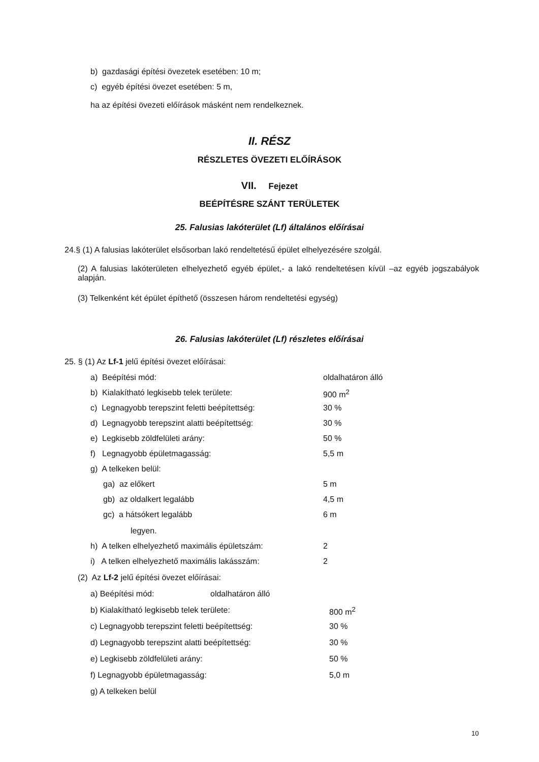b) gazdasági építési övezetek esetében: 10 m;
c) egyéb építési övezet esetében: 5 m,
ha az építési övezeti előírások másként nem rendelkeznek.
II. RÉSZ
RÉSZLETES ÖVEZETI ELŐÍRÁSOK
VII. Fejezet
BEÉPÍTÉSRE SZÁNT TERÜLETEK
25. Falusias lakóterület (Lf) általános előírásai
24.§ (1) A falusias lakóterület elsősorban lakó rendeltetésű épület elhelyezésére szolgál.
(2) A falusias lakóterületen elhelyezhető egyéb épület,- a lakó rendeltetésen kívül –az egyéb jogszabályok alapján.
(3) Telkenként két épület építhető (összesen három rendeltetési egység)
26. Falusias lakóterület (Lf) részletes előírásai
25. § (1) Az Lf-1 jelű építési övezet előírásai:
a) Beépítési mód: oldalhatáron álló
b) Kialakítható legkisebb telek területe: 900 m<sup>2</sup>
c) Legnagyobb terepszint feletti beépítettség: 30 %
d) Legnagyobb terepszint alatti beépítettség: 30 %
e) Legkisebb zöldfelületi arány: 50 %
f) Legnagyobb épületmagasság: 5,5 m
g) A telkeken belül:
ga) az előkert 5 m
gb) az oldalkert legalább 4,5 m
gc) a hátsókert legalább 6 m
legyen.
h) A telken elhelyezhető maximális épületszám: 2
i) A telken elhelyezhető maximális lakásszám: 2
(2) Az Lf-2 jelű építési övezet előírásai:
a) Beépítési mód: oldalhatáron álló
b) Kialakítható legkisebb telek területe: 800 m<sup>2</sup>
c) Legnagyobb terepszint feletti beépítettség: 30 %
d) Legnagyobb terepszint alatti beépítettség: 30 %
e) Legkisebb zöldfelületi arány: 50 %
f) Legnagyobb épületmagasság: 5,0 m
g) A telkeken belül
10